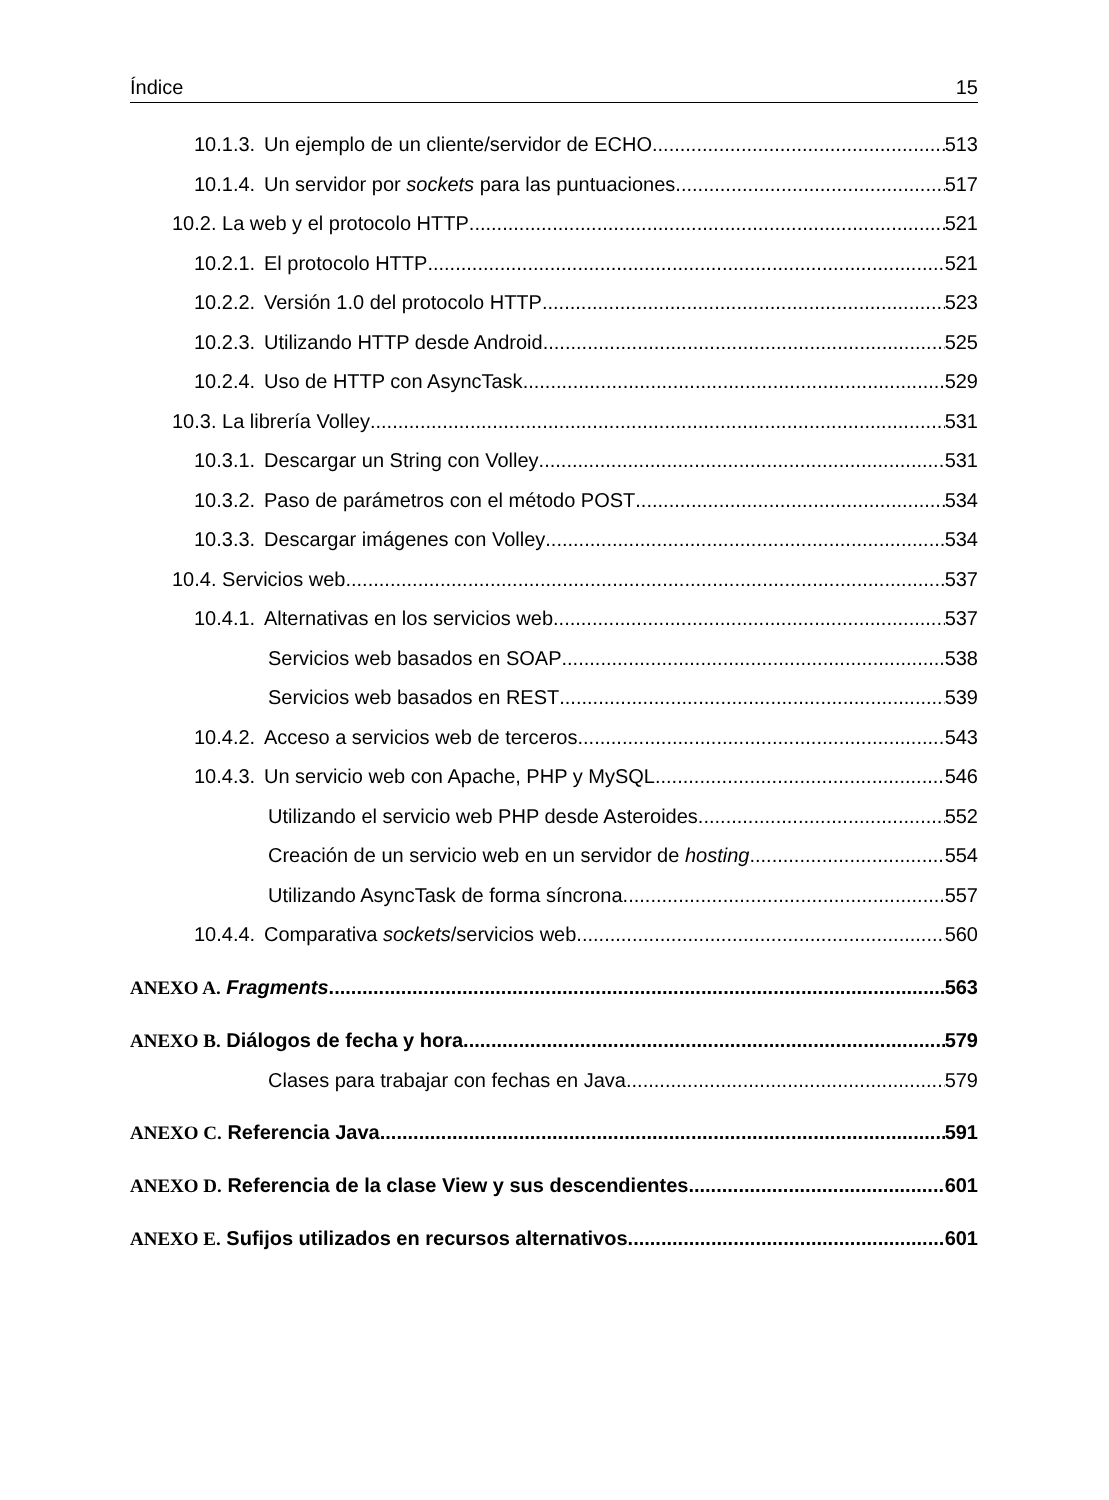Índice 15
10.1.3. Un ejemplo de un cliente/servidor de ECHO 513
10.1.4. Un servidor por sockets para las puntuaciones 517
10.2. La web y el protocolo HTTP 521
10.2.1. El protocolo HTTP 521
10.2.2. Versión 1.0 del protocolo HTTP 523
10.2.3. Utilizando HTTP desde Android 525
10.2.4. Uso de HTTP con AsyncTask 529
10.3. La librería Volley 531
10.3.1. Descargar un String con Volley 531
10.3.2. Paso de parámetros con el método POST 534
10.3.3. Descargar imágenes con Volley 534
10.4. Servicios web 537
10.4.1. Alternativas en los servicios web 537
Servicios web basados en SOAP 538
Servicios web basados en REST 539
10.4.2. Acceso a servicios web de terceros 543
10.4.3. Un servicio web con Apache, PHP y MySQL 546
Utilizando el servicio web PHP desde Asteroides 552
Creación de un servicio web en un servidor de hosting 554
Utilizando AsyncTask de forma síncrona 557
10.4.4. Comparativa sockets/servicios web 560
ANEXO A. Fragments 563
ANEXO B. Diálogos de fecha y hora 579
Clases para trabajar con fechas en Java 579
ANEXO C. Referencia Java 591
ANEXO D. Referencia de la clase View y sus descendientes 601
ANEXO E. Sufijos utilizados en recursos alternativos 601